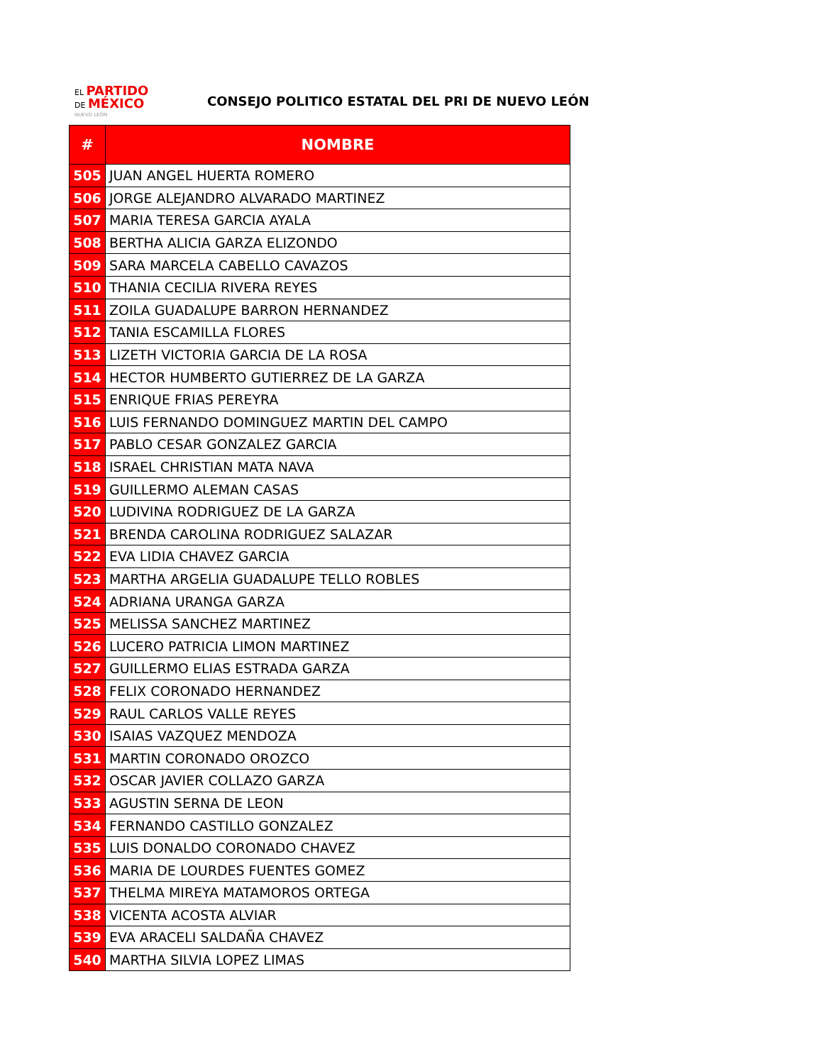EL PARTIDO
DE MÉXICO
NUEVO LEÓN
CONSEJO POLITICO ESTATAL DEL PRI DE NUEVO LEÓN
| # | NOMBRE |
| --- | --- |
| 505 | JUAN ANGEL HUERTA ROMERO |
| 506 | JORGE ALEJANDRO ALVARADO MARTINEZ |
| 507 | MARIA TERESA GARCIA AYALA |
| 508 | BERTHA ALICIA GARZA ELIZONDO |
| 509 | SARA MARCELA CABELLO CAVAZOS |
| 510 | THANIA CECILIA RIVERA REYES |
| 511 | ZOILA GUADALUPE BARRON HERNANDEZ |
| 512 | TANIA ESCAMILLA FLORES |
| 513 | LIZETH VICTORIA GARCIA DE LA ROSA |
| 514 | HECTOR HUMBERTO GUTIERREZ DE LA GARZA |
| 515 | ENRIQUE FRIAS PEREYRA |
| 516 | LUIS FERNANDO DOMINGUEZ MARTIN DEL CAMPO |
| 517 | PABLO CESAR GONZALEZ GARCIA |
| 518 | ISRAEL CHRISTIAN MATA NAVA |
| 519 | GUILLERMO ALEMAN CASAS |
| 520 | LUDIVINA RODRIGUEZ DE LA GARZA |
| 521 | BRENDA CAROLINA RODRIGUEZ SALAZAR |
| 522 | EVA LIDIA CHAVEZ GARCIA |
| 523 | MARTHA ARGELIA GUADALUPE TELLO ROBLES |
| 524 | ADRIANA URANGA GARZA |
| 525 | MELISSA SANCHEZ MARTINEZ |
| 526 | LUCERO PATRICIA LIMON MARTINEZ |
| 527 | GUILLERMO ELIAS ESTRADA GARZA |
| 528 | FELIX CORONADO HERNANDEZ |
| 529 | RAUL CARLOS VALLE REYES |
| 530 | ISAIAS VAZQUEZ MENDOZA |
| 531 | MARTIN CORONADO OROZCO |
| 532 | OSCAR JAVIER COLLAZO GARZA |
| 533 | AGUSTIN SERNA DE LEON |
| 534 | FERNANDO CASTILLO GONZALEZ |
| 535 | LUIS DONALDO CORONADO CHAVEZ |
| 536 | MARIA DE LOURDES FUENTES GOMEZ |
| 537 | THELMA MIREYA MATAMOROS ORTEGA |
| 538 | VICENTA ACOSTA ALVIAR |
| 539 | EVA ARACELI SALDAÑA CHAVEZ |
| 540 | MARTHA SILVIA LOPEZ LIMAS |